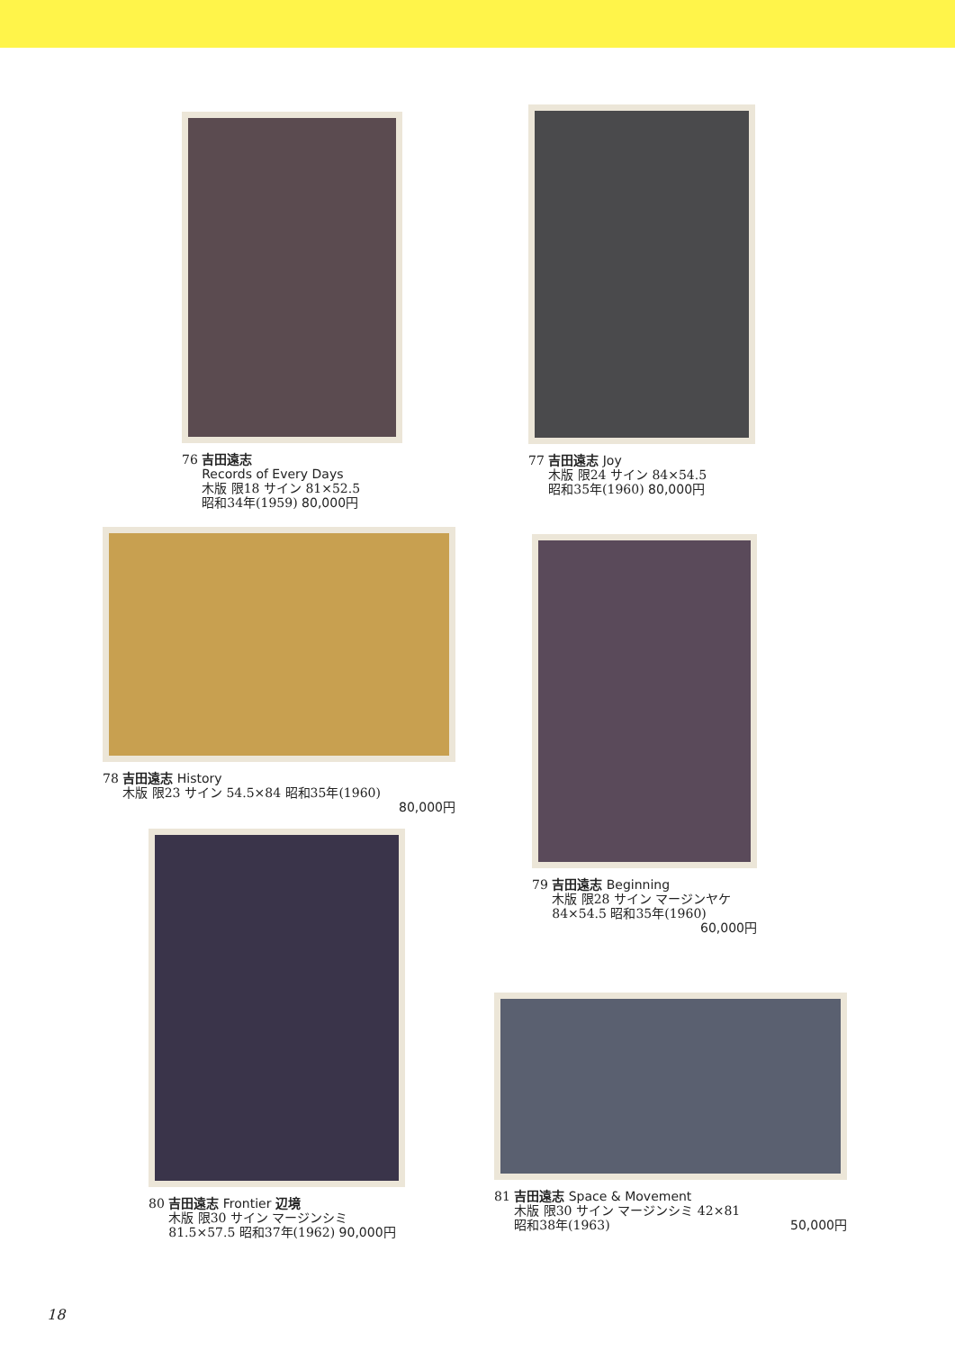76 吉田遠志
Records of Every Days
木版 限18 サイン 81×52.5
昭和34年(1959) 80,000円
77 吉田遠志 Joy
木版 限24 サイン 84×54.5
昭和35年(1960) 80,000円
78 吉田遠志 History
木版 限23 サイン 54.5×84 昭和35年(1960)
80,000円
79 吉田遠志 Beginning
木版 限28 サイン マージンヤケ
84×54.5 昭和35年(1960)
60,000円
80 吉田遠志 Frontier 辺境
木版 限30 サイン マージンシミ
81.5×57.5 昭和37年(1962) 90,000円
81 吉田遠志 Space & Movement
木版 限30 サイン マージンシミ 42×81
昭和38年(1963) 50,000円
18